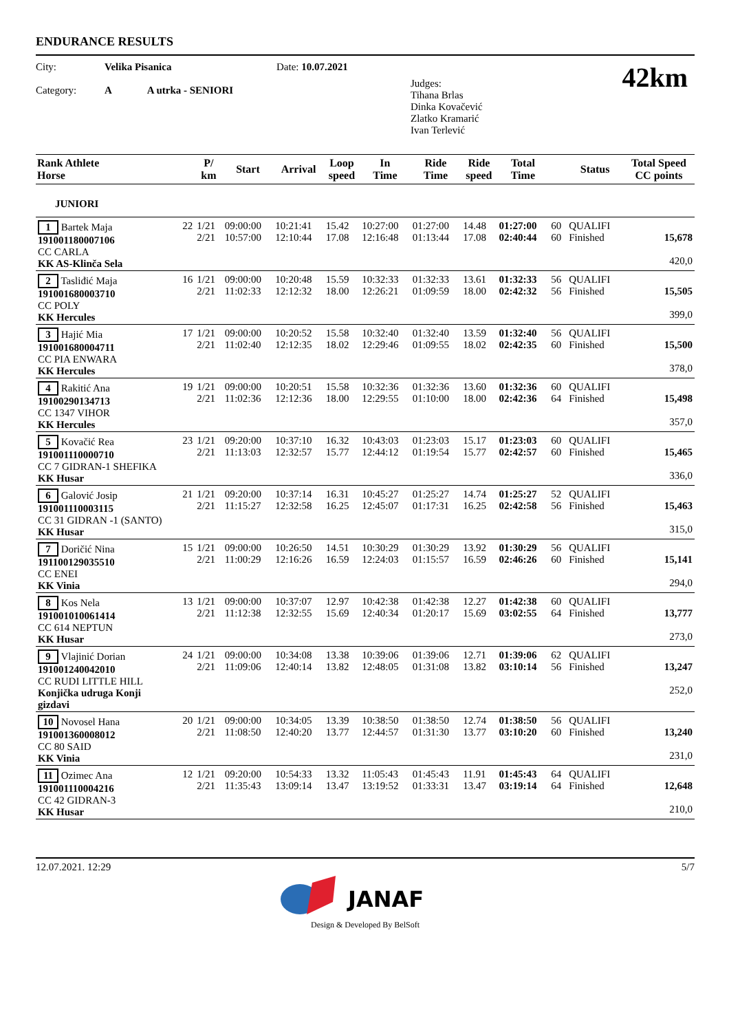ENDURANCE RESULTS
City:
Category:
Velika Pisanica
A A utrka - SENIORI
Date: 10.07.2021
Judges:
Tihana Brlas
Dinka Kovačević
Zlatko Kramarić
Ivan Terlević
42km
| Rank Athlete Horse | P/ km | Start | Arrival | Loop speed | In Time | Ride Time | Ride speed | Total Time | | Status | Total Speed CC points |
| --- | --- | --- | --- | --- | --- | --- | --- | --- | --- | --- | --- |
| JUNIORI | | | | | | | | | | | |
| 1 Bartek Maja 22 191001180007106 CC CARLA KK AS-Klinča Sela | 1/21 2/21 | 09:00:00 10:57:00 | 10:21:41 12:10:44 | 15.42 17.08 | 10:27:00 12:16:48 | 01:27:00 01:13:44 | 14.48 17.08 | 01:27:00 02:40:44 | 60 60 | QUALIFI Finished | 15,678 420,0 |
| 2 Tasliđić Maja 16 191001680003710 CC POLY KK Hercules | 1/21 2/21 | 09:00:00 11:02:33 | 10:20:48 12:12:32 | 15.59 18.00 | 10:32:33 12:26:21 | 01:32:33 01:09:59 | 13.61 18.00 | 01:32:33 02:42:32 | 56 56 | QUALIFI Finished | 15,505 399,0 |
| 3 Hajić Mia 17 191001680004711 CC PIA ENWARA KK Hercules | 1/21 2/21 | 09:00:00 11:02:40 | 10:20:52 12:12:35 | 15.58 18.02 | 10:32:40 12:29:46 | 01:32:40 01:09:55 | 13.59 18.02 | 01:32:40 02:42:35 | 56 60 | QUALIFI Finished | 15,500 378,0 |
| 4 Rakitić Ana 19 19100290134713 CC 1347 VIHOR KK Hercules | 1/21 2/21 | 09:00:00 11:02:36 | 10:20:51 12:12:36 | 15.58 18.00 | 10:32:36 12:29:55 | 01:32:36 01:10:00 | 13.60 18.00 | 01:32:36 02:42:36 | 60 64 | QUALIFI Finished | 15,498 357,0 |
| 5 Kovačić Rea 23 191001110000710 CC 7 GIDRAN-1 SHEFIKA KK Husar | 1/21 2/21 | 09:20:00 11:13:03 | 10:37:10 12:32:57 | 16.32 15.77 | 10:43:03 12:44:12 | 01:23:03 01:19:54 | 15.17 15.77 | 01:23:03 02:42:57 | 60 60 | QUALIFI Finished | 15,465 336,0 |
| 6 Galović Josip 21 191001110003115 CC 31 GIDRAN -1 (SANTO) KK Husar | 1/21 2/21 | 09:20:00 11:15:27 | 10:37:14 12:32:58 | 16.31 16.25 | 10:45:27 12:45:07 | 01:25:27 01:17:31 | 14.74 16.25 | 01:25:27 02:42:58 | 52 56 | QUALIFI Finished | 15,463 315,0 |
| 7 Doričić Nina 15 191100129035510 CC ENEI KK Vinia | 1/21 2/21 | 09:00:00 11:00:29 | 10:26:50 12:16:26 | 14.51 16.59 | 10:30:29 12:24:03 | 01:30:29 01:15:57 | 13.92 16.59 | 01:30:29 02:46:26 | 56 60 | QUALIFI Finished | 15,141 294,0 |
| 8 Kos Nela 13 191001010061414 CC 614 NEPTUN KK Husar | 1/21 2/21 | 09:00:00 11:12:38 | 10:37:07 12:32:55 | 12.97 15.69 | 10:42:38 12:40:34 | 01:42:38 01:20:17 | 12.27 15.69 | 01:42:38 03:02:55 | 60 64 | QUALIFI Finished | 13,777 273,0 |
| 9 Vlajinić Dorian 24 191001240042010 CC RUDI LITTLE HILL Konjička udruga Konji gizdavi | 1/21 2/21 | 09:00:00 11:09:06 | 10:34:08 12:40:14 | 13.38 13.82 | 10:39:06 12:48:05 | 01:39:06 01:31:08 | 12.71 13.82 | 01:39:06 03:10:14 | 62 56 | QUALIFI Finished | 13,247 252,0 |
| 10 Novosel Hana 20 191001360008012 CC 80 SAID KK Vinia | 1/21 2/21 | 09:00:00 11:08:50 | 10:34:05 12:40:20 | 13.39 13.77 | 10:38:50 12:44:57 | 01:38:50 01:31:30 | 12.74 13.77 | 01:38:50 03:10:20 | 56 60 | QUALIFI Finished | 13,240 231,0 |
| 11 Ozimec Ana 12 191001110004216 CC 42 GIDRAN-3 KK Husar | 1/21 2/21 | 09:20:00 11:35:43 | 10:54:33 13:09:14 | 13.32 13.47 | 11:05:43 13:19:52 | 01:45:43 01:33:31 | 11.91 13.47 | 01:45:43 03:19:14 | 64 64 | QUALIFI Finished | 12,648 210,0 |
12.07.2021. 12:29 5/7
JANAF
Design & Developed By BelSoft